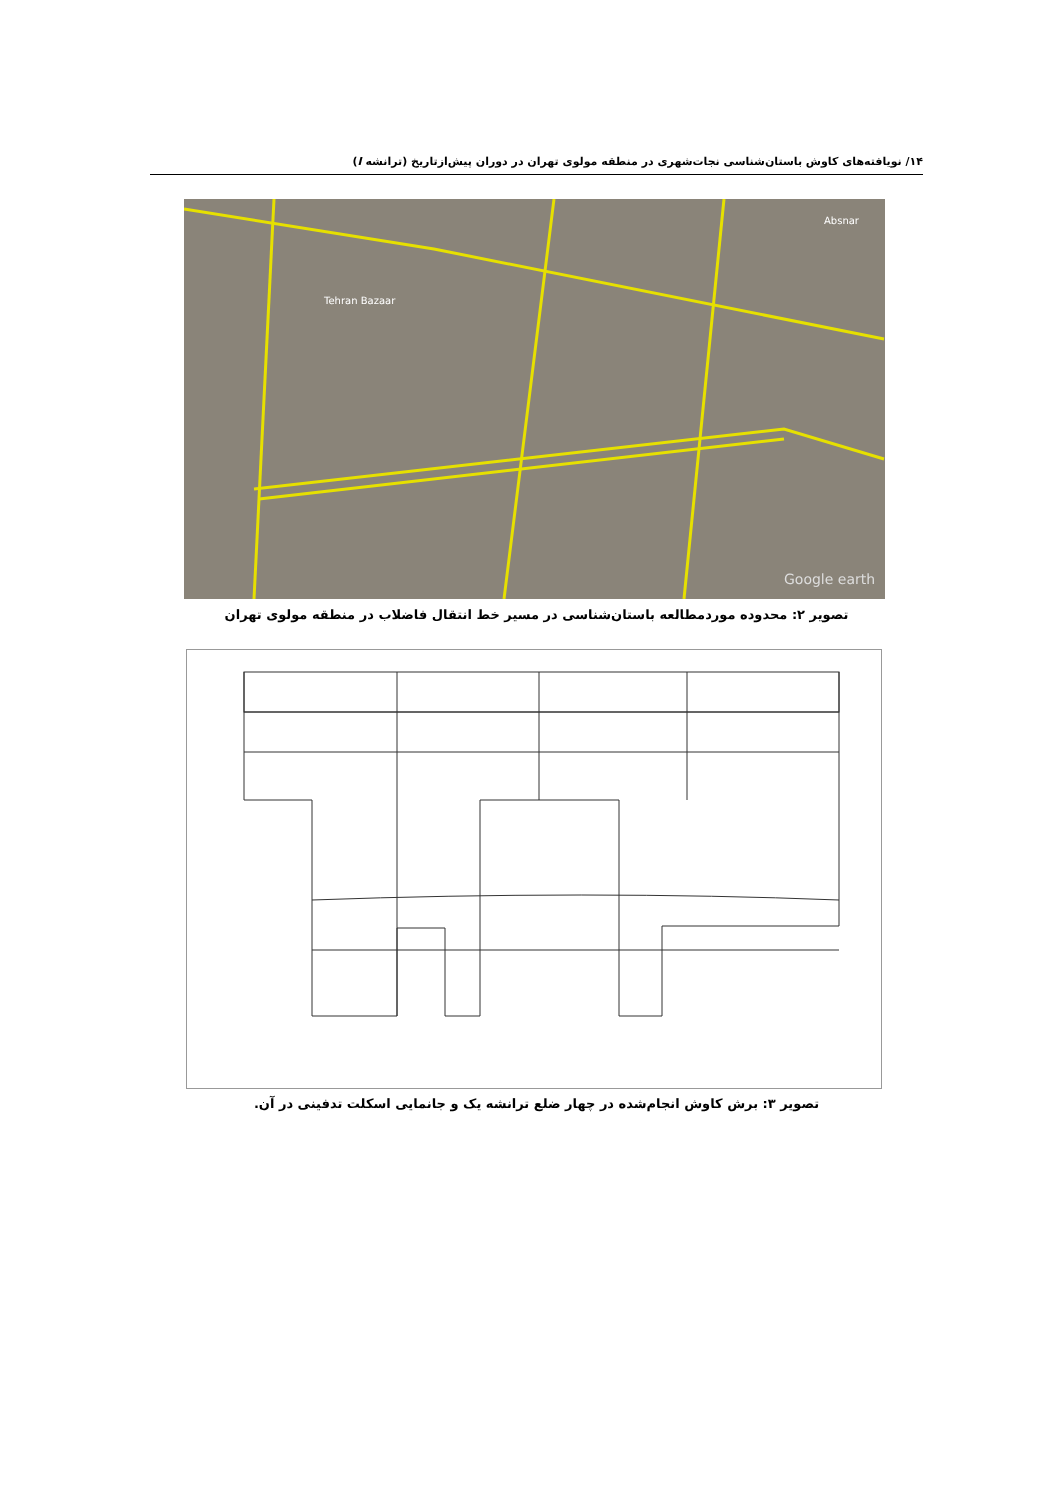۱۴/ نویافته‌های کاوش باستان‌شناسی نجات‌شهری در منطقه مولوی تهران در دوران پیش‌ازتاریخ (ترانشه I)
Tehran Bazaar
Absnar
Google earth
تصویر ۲: محدوده موردمطالعه باستان‌شناسی در مسیر خط انتقال فاضلاب در منطقه مولوی تهران
تصویر ۳: برش کاوش انجام‌شده در چهار ضلع ترانشه یک و جانمایی اسکلت تدفینی در آن.